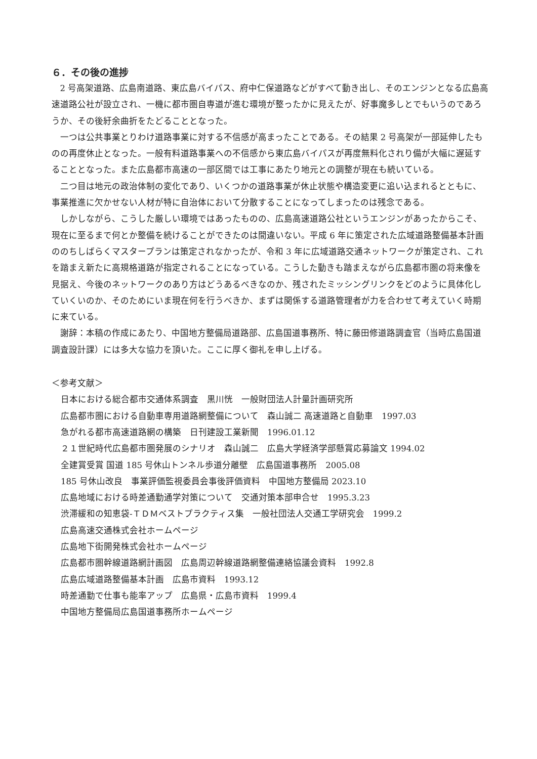６．その後の進捗
2 号高架道路、広島南道路、東広島バイパス、府中仁保道路などがすべて動き出し、そのエンジンとなる広島高速道路公社が設立され、一機に都市圏自専道が進む環境が整ったかに見えたが、好事魔多しとでもいうのであろうか、その後紆余曲折をたどることとなった。
一つは公共事業とりわけ道路事業に対する不信感が高まったことである。その結果 2 号高架が一部延伸したものの再度休止となった。一般有料道路事業への不信感から東広島バイパスが再度無料化されり備が大幅に遅延することとなった。また広島都市高速の一部区間では工事にあたり地元との調整が現在も続いている。
二つ目は地元の政治体制の変化であり、いくつかの道路事業が休止状態や構造変更に追い込まれるとともに、事業推進に欠かせない人材が特に自治体において分散することになってしまったのは残念である。
しかしながら、こうした厳しい環境ではあったものの、広島高速道路公社というエンジンがあったからこそ、現在に至るまで何とか整備を続けることができたのは間違いない。平成 6 年に策定された広域道路整備基本計画ののちしばらくマスタープランは策定されなかったが、令和 3 年に広域道路交通ネットワークが策定され、これを踏まえ新たに高規格道路が指定されることになっている。こうした動きも踏まえながら広島都市圏の将来像を見据え、今後のネットワークのあり方はどうあるべきなのか、残されたミッシングリンクをどのように具体化していくいのか、そのためにいま現在何を行うべきか、まずは関係する道路管理者が力を合わせて考えていく時期に来ている。
謝辞：本稿の作成にあたり、中国地方整備局道路部、広島国道事務所、特に藤田修道路調査官（当時広島国道調査設計課）には多大な協力を頂いた。ここに厚く御礼を申し上げる。
＜参考文献＞
日本における総合都市交通体系調査　黒川恍　一般財団法人計量計画研究所
広島都市圏における自動車専用道路網整備について　森山誠二 高速道路と自動車　1997.03
急がれる都市高速道路網の構築　日刊建設工業新聞　1996.01.12
２１世紀時代広島都市圏発展のシナリオ　森山誠二　広島大学経済学部懸賞応募論文 1994.02
全建賞受賞 国道 185 号休山トンネル歩道分離壁　広島国道事務所　2005.08
185 号休山改良　事業評価監視委員会事後評価資料　中国地方整備局 2023.10
広島地域における時差通勤通学対策について　交通対策本部申合せ　1995.3.23
渋滞緩和の知恵袋-ＴＤＭベストプラクティス集　一般社団法人交通工学研究会　1999.2
広島高速交通株式会社ホームページ
広島地下街開発株式会社ホームページ
広島都市圏幹線道路網計画図　広島周辺幹線道路網整備連絡協議会資料　1992.8
広島広域道路整備基本計画　広島市資料　1993.12
時差通勤で仕事も能率アップ　広島県・広島市資料　1999.4
中国地方整備局広島国道事務所ホームページ